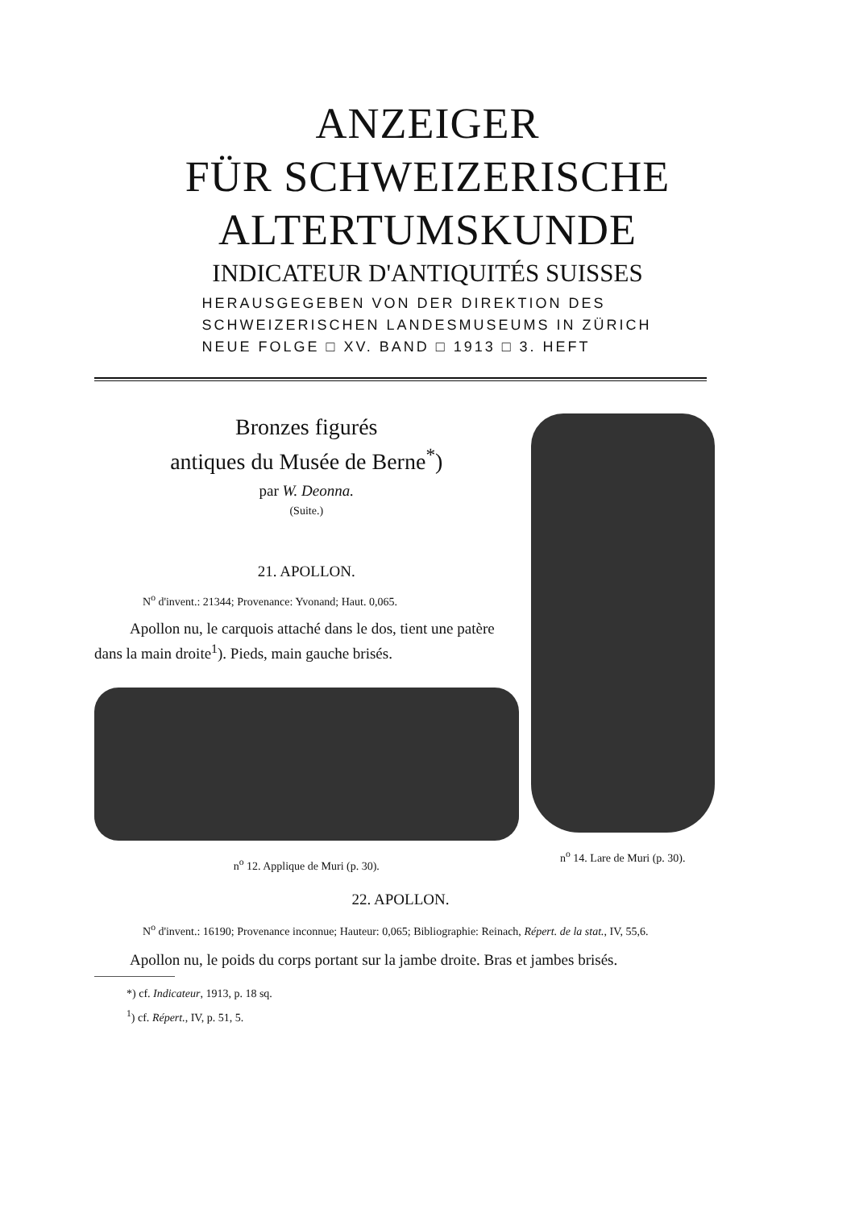ANZEIGER
FÜR SCHWEIZERISCHE
ALTERTUMSKUNDE
INDICATEUR D'ANTIQUITÉS SUISSES
HERAUSGEGEBEN VON DER DIREKTION DES
SCHWEIZERISCHEN LANDESMUSEUMS IN ZÜRICH
NEUE FOLGE □ XV. BAND □ 1913 □ 3. HEFT
Bronzes figurés
antiques du Musée de Berne<sup>*</sup>)
par W. Deonna.
(Suite.)
21. APOLLON.
N<sup>o</sup> d'invent.: 21344; Provenance: Yvonand; Haut. 0,065.
Apollon nu, le carquois attaché dans le dos, tient une patère dans la main droite<sup>1</sup>). Pieds, main gauche brisés.
n<sup>o</sup> 12. Applique de Muri (p. 30).
n<sup>o</sup> 14. Lare de Muri (p. 30).
22. APOLLON.
N<sup>o</sup> d'invent.: 16190; Provenance inconnue; Hauteur: 0,065; Bibliographie: Reinach, Répert. de la stat., IV, 55,6.
Apollon nu, le poids du corps portant sur la jambe droite. Bras et jambes brisés.
*) cf. Indicateur, 1913, p. 18 sq.
<sup>1</sup>) cf. Répert., IV, p. 51, 5.